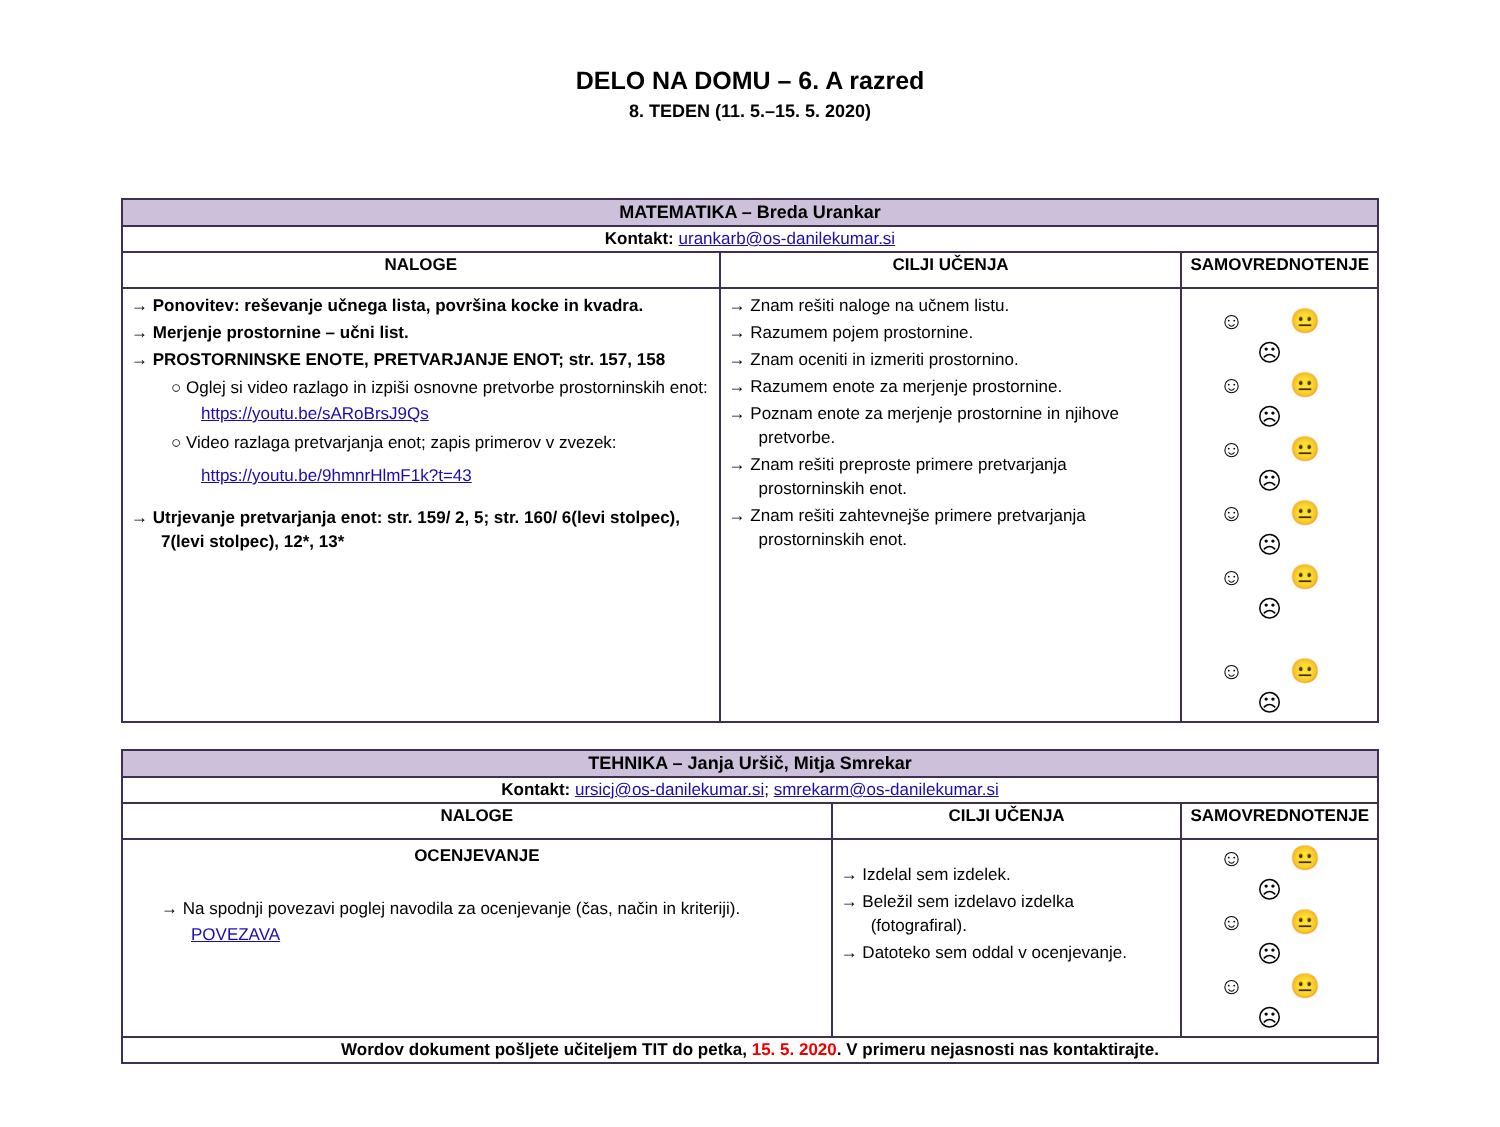DELO NA DOMU – 6. A razred
8. TEDEN (11. 5.–15. 5. 2020)
| MATEMATIKA – Breda Urankar | | |
| Kontakt: urankarb@os-danilekumar.si | | |
| NALOGE | CILJI UČENJA | SAMOVREDNOTENJE |
| → Ponovitev: reševanje učnega lista, površina kocke in kvadra. → Merjenje prostornine – učni list. → PROSTORNINSKE ENOTE, PRETVARJANJE ENOT; str. 157, 158 ○ Oglej si video razlago in izpiši osnovne pretvorbe prostorninskih enot: https://youtu.be/sARoBrsJ9Qs ○ Video razlaga pretvarjanja enot; zapis primerov v zvezek: https://youtu.be/9hmnrHlmF1k?t=43 → Utrjevanje pretvarjanja enot: str. 159/ 2, 5; str. 160/ 6(levi stolpec), 7(levi stolpec), 12*, 13* | → Znam rešiti naloge na učnem listu. → Razumem pojem prostornine. → Znam oceniti in izmeriti prostornino. → Razumem enote za merjenje prostornine. → Poznam enote za merjenje prostornine in njihove pretvorbe. → Znam rešiti preproste primere pretvarjanja prostorninskih enot. → Znam rešiti zahtevnejše primere pretvarjanja prostorninskih enot. | ☺ 😐 ☹ ☺ 😐 ☹ ☺ 😐 ☹ ☺ 😐 ☹ ☺ 😐 ☹ ☺ 😐 ☹ |
| TEHNIKA – Janja Uršič, Mitja Smrekar | | |
| Kontakt: ursicj@os-danilekumar.si ; smrekarm@os-danilekumar.si | | |
| NALOGE | CILJI UČENJA | SAMOVREDNOTENJE |
| OCENJEVANJE → Na spodnji povezavi poglej navodila za ocenjevanje (čas, način in kriteriji). POVEZAVA | → Izdelal sem izdelek. → Beležil sem izdelavo izdelka (fotografiral). → Datoteko sem oddal v ocenjevanje. | ☺ 😐 ☹ ☺ 😐 ☹ ☺ 😐 ☹ |
| Wordov dokument pošljete učiteljem TIT do petka, 15. 5. 2020 . V primeru nejasnosti nas kontaktirajte. | | |